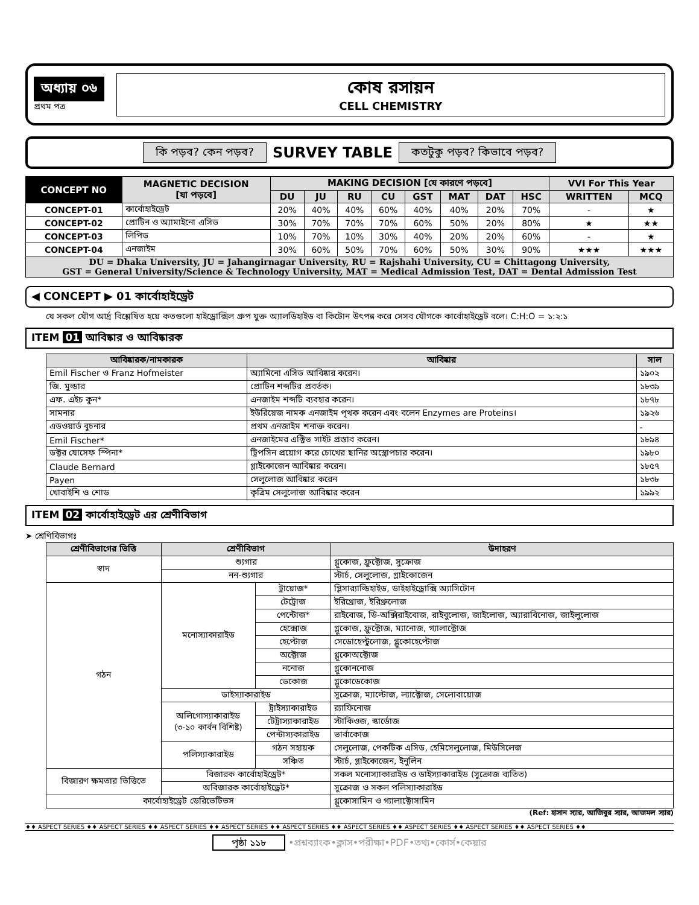অধ্যায় ০৬
প্রথম পত্র
কোষ রসায়ন
CELL CHEMISTRY
কি পড়ব? কেন পড়ব? SURVEY TABLE কতটুকু পড়ব? কিভাবে পড়ব?
| CONCEPT NO | MAGNETIC DECISION [যা পড়বে] | MAKING DECISION [যে কারণে পড়বে] | | | | | | | | VVI For This Year | |
| --- | --- | --- | --- | --- | --- | --- | --- | --- | --- | --- | --- |
| | | DU | JU | RU | CU | GST | MAT | DAT | HSC | WRITTEN | MCQ |
| CONCEPT-01 | কার্বোহাইড্রেট | 20% | 40% | 40% | 60% | 40% | 40% | 20% | 70% | - | ★ |
| CONCEPT-02 | প্রোটিন ও অ্যামাইনো এসিড | 30% | 70% | 70% | 70% | 60% | 50% | 20% | 80% | ★ | ★★ |
| CONCEPT-03 | লিপিড | 10% | 70% | 10% | 30% | 40% | 20% | 20% | 60% | - | ★ |
| CONCEPT-04 | এনজাইম | 30% | 60% | 50% | 70% | 60% | 50% | 30% | 90% | ★★★ | ★★★ |
| DU = Dhaka University, JU = Jahangirnagar University, RU = Rajshahi University, CU = Chittagong University, GST = General University/Science & Technology University, MAT = Medical Admission Test, DAT = Dental Admission Test | | | | | | | | | | | |
◀ CONCEPT ▶ 01 কার্বোহাইড্রেট
যে সকল যৌগ আর্দ্র বিশ্লেষিত হয়ে কতগুলো হাইড্রোক্সিল গ্রুপ যুক্ত অ্যালডিহাইড বা কিটোন উৎপন্ন করে সেসব যৌগকে কার্বোহাইড্রেট বলে। C:H:O = ১:২:১
ITEM 01 আবিষ্কার ও আবিষ্কারক
| আবিষ্কারক/নামকারক | আবিষ্কার | সাল |
| --- | --- | --- |
| Emil Fischer ও Franz Hofmeister | অ্যামিনো এসিড আবিষ্কার করেন। | ১৯০২ |
| জি. মুল্ডার | প্রোটিন শব্দটির প্রবর্তক। | ১৮৩৯ |
| এফ. এইচ কুন* | এনজাইম শব্দটি ব্যবহার করেন। | ১৮৭৮ |
| সামনার | ইউরিয়েজ নামক এনজাইম পৃথক করেন এবং বলেন Enzymes are Proteins। | ১৯২৬ |
| এডওয়ার্ড বুচনার | প্রথম এনজাইম শনাক্ত করেন। | - |
| Emil Fischer* | এনজাইমের এক্টিভ সাইট প্রস্তাব করেন। | ১৮৯৪ |
| ডক্টর যোসেফ স্পিনা* | ট্রিপসিন প্রয়োগ করে চোখের ছানির অস্ত্রোপচার করেন। | ১৯৮০ |
| Claude Bernard | গ্লাইকোজেন আবিষ্কার করেন। | ১৮৫৭ |
| Payen | সেলুলোজ আবিষ্কার করেন | ১৮৩৮ |
| খোবাইশি ও শোড | কৃত্রিম সেলুলোজ আবিষ্কার করেন | ১৯৯২ |
ITEM 02 কার্বোহাইড্রেট এর শ্রেণীবিভাগ
➤ শ্রেণিবিভাগঃ
| শ্রেণীবিভাগের ভিত্তি | শ্রেণীবিভাগ | | উদাহরণ |
| --- | --- | --- | --- |
| স্বাদ | শ্যুগার | | গ্লুকোজ, ফ্রুক্টোজ, সুক্রোজ |
| | নন-শ্যুগার | | স্টার্চ, সেলুলোজ, গ্লাইকোজেন |
| গঠন | মনোস্যাকারাইড | ট্রায়োজ* | গ্লিসার‍্যাল্ডিহাইড, ডাইহাইড্রোক্সি অ্যাসিটোন |
| | | টেট্রোজ | ইরিথ্রোজ, ইরিথ্রুলোজ |
| | | পেন্টোজ* | রাইবোজ, ডি-অক্সিরাইবোজ, রাইবুলোজ, জাইলোজ, অ্যারাবিনোজ, জাইলুলোজ |
| | | হেক্সোজ | গ্লুকোজ, ফ্রুক্টোজ, ম্যানোজ, গ্যালাক্টোজ |
| | | হেপ্টোজ | সেডোহেপ্টুলোজ, গ্লুকোহেপ্টোজ |
| | | অক্টোজ | গ্লুকোঅক্টোজ |
| | | ননোজ | গ্লুকোননোজ |
| | | ডেকোজ | গ্লুকোডেকোজ |
| | ডাইস্যাকারাইড | | সুক্রোজ, ম্যাল্টোজ, ল্যাক্টোজ, সেলোবায়োজ |
| | অলিগোস্যাকারাইড (৩-১০ কার্বন বিশিষ্ট) | ট্রাইস্যাকারাইড | র‍্যাফিনোজ |
| | | টেট্রাস্যাকারাইড | স্টাকিওজ, স্কার্ডোজ |
| | | পেন্টাস্যকারাইড | ভার্বাকোজ |
| | পলিস্যাকারাইড | গঠন সহায়ক | সেলুলোজ, পেকটিক এসিড, হেমিসেলুলোজ, মিউসিলেজ |
| | | সঞ্চিত | স্টার্চ, গ্লাইকোজেন, ইনুলিন |
| বিজারণ ক্ষমতার ভিত্তিতে | বিজারক কার্বোহাইড্রেট* | | সকল মনোস্যাকারাইড ও ডাইস্যাকারাইড (সুক্রোজ ব্যতিত) |
| | অবিজারক কার্বোহাইড্রেট* | | সুক্রোজ ও সকল পলিস্যাকারাইড |
| কার্বোহাইড্রেট ডেরিভেটিভস | | | গ্লুকোসামিন ও গ্যালাক্টোসামিন |
(Ref: হাসান স্যার, আজিবুর স্যার, আজমল স্যার)
♦♦ ASPECT SERIES ♦♦ ASPECT SERIES ♦♦ ASPECT SERIES ♦♦ ASPECT SERIES ♦♦ ASPECT SERIES ♦♦ ASPECT SERIES ♦♦ ASPECT SERIES ♦♦ ASPECT SERIES ♦♦ ASPECT SERIES ♦♦
পৃষ্ঠা ১১৮ •প্রশ্নব্যাংক•ক্লাস•পরীক্ষা•PDF•তথ্য•কোর্স•কেয়ার